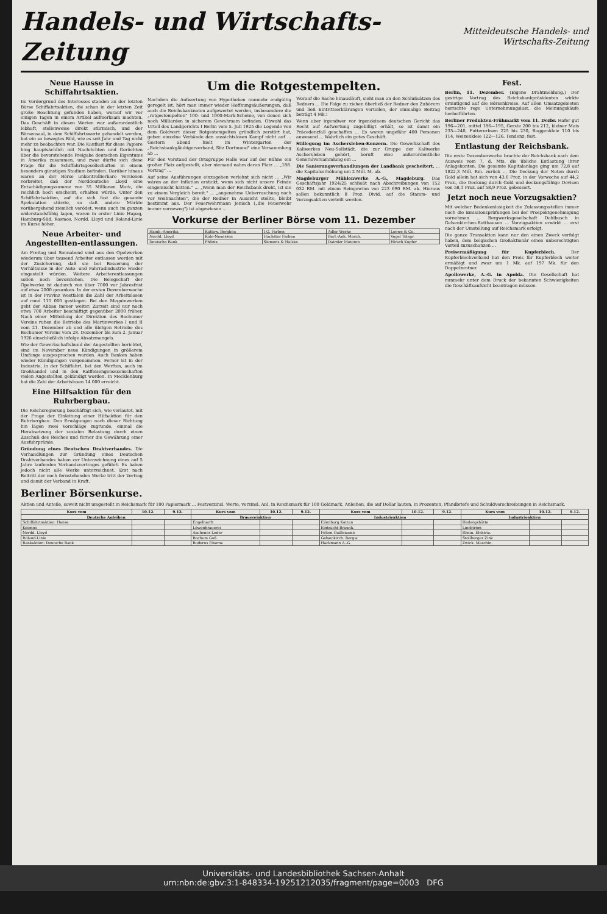Handels- und Wirtschafts-Zeitung
Mitteldeutsche Handels- und Wirtschafts-Zeitung
Neue Hausse in Schiffahrtsaktien.
Im Vordergrund des Interesses standen an der letzten Börse Schiffahrtsaktien, die schon in der letzten Zeit große Beachtung gefunden haben, worauf wir vor einigen Tagen in einem Artikel aufmerksam machten. Das Geschäft in diesen Werten war außerordentlich lebhaft, stellenweise direkt stürmisch, und der Börsensaal, in dem Schiffahrtswerte gehandelt werden, bot ein so bewegtes Bild, wie es seit Jahr und Tag nicht mehr zu beobachten war. Die Kauflust für diese Papiere hing hauptsächlich mit Nachrichten und Gerüchten über die bevorstehende Freigabe deutschen Eigentums in Amerika zusammen, und zwar dürfte sich diese Frage für die Schiffahrtsgesellschaften in einem besonders günstigen Stadium befinden. Darüber hinaus waren an der Börse unkontrollierbare Versionen verbreitet, daß der Norddeutsche Lloyd eine Entschädigungssumme von 35 Millionen Mark, die reichlich hoch erscheint, erhalten würde. Unter den Schiffahrtsaktien, auf die sich fast die gesamte Spekulation stürzte, so daß andere Märkte vorübergehend ziemlich verödet, wenn auch im ganzen widerstandsfähig lagen, waren in erster Linie Hapag, Hamburg-Süd, Kosmos, Nordd. Lloyd und Roland-Linie im Kurse höher.
Neue Arbeiter- und Angestellten-entlassungen.
Am Freitag und Sonnabend sind aus den Opelwerken wiederum über tausend Arbeiter entlassen worden mit der Zusicherung, daß sie bei Besserung der Verhältnisse in der Auto- und Fahrradindustrie wieder eingestellt würden. Weitere Arbeiterentlassungen sollen noch bevorstehen. Die Belegschaft der Opelwerke ist dadurch von über 7000 vor Jahresfrist auf etwa 2000 gesunken. In der ersten Dezemberwoche ist in der Provinz Westfalen die Zahl der Arbeitslosen auf rund 115 000 gestiegen. Bei den Meguinwerken geht der Abbau immer weiter. Zurzeit sind nur noch etwa 700 Arbeiter beschäftigt gegenüber 2000 früher. Nach einer Mitteilung der Direktion des Bochumer Vereins ruhen die Betriebe des Martinwerkes I und II vom 21. Dezember ab und alle übrigen Betriebe des Bochumer Vereins vom 28. Dezember bis zum 2. Januar 1926 einschließlich infolge Absatzmangels.
Wie der Gewerkschaftsbund der Angestellten berichtet, sind im November neue Kündigungen in größerem Umfange ausgesprochen worden. Auch Banken haben wieder Kündigungen vorgenommen. Ferner ist in der Industrie, in der Schiffahrt, bei den Werften, auch im Großhandel und in den Raiffeisengenossenschaften vielen Angestellten gekündigt worden. In Mecklenburg hat die Zahl der Arbeitslosen 14 000 erreicht.
Eine Hilfsaktion für den Ruhrbergbau.
Die Reichsregierung beschäftigt sich, wie verlautet, mit der Frage der Einleitung einer Hilfsaktion für den Ruhrbergbau. Den Erwägungen nach dieser Richtung hin lägen zwei Vorschläge zugrunde, einmal die Herabsetzung der sozialen Belastung durch einen Zuschuß des Reiches und ferner die Gewährung einer Ausfuhrprämie.
Gründung eines Deutschen Drahtverbandes. Die Verhandlungen zur Gründung eines Deutschen Drahtverbandes haben zur Unterzeichnung eines auf 5 Jahre laufenden Verbandsvertrages geführt. Es haben jedoch nicht alle Werke unterzeichnet. Erst nach Beitritt der noch fernstehenden Werke tritt der Vertrag und damit der Verband in Kraft.
Um die Rotgestempelten.
Nachdem die Aufwertung von Hypotheken nunmehr endgültig geregelt ist, hört man immer wieder Hoffnungsäußerungen, daß auch die Reichsbanknoten aufgewertet werden, insbesondere die „rotgestempelten" 100- und 1000-Mark-Scheine, von denen sich noch Milliarden in sicherem Gewahrsam befinden. Obwohl das Urteil des Landgerichts I Berlin vom 5. Juli 1925 die Legende von dem Goldwert dieser Rotgestempelten gründlich zerstört hat, geben einzelne Verbände den aussichtslosen Kampf nicht auf ... Gestern abend hielt im Wintergarten der „Reichsbankgläubigerverband, Sitz Dortmund" eine Versammlung ab ...
Für den Vorstand der Ortsgruppe Halle war auf der Bühne ein großer Platz aufgestellt, aber niemand nahm daran Platz ... „188. Vortrag" ...
Auf seine Ausführungen einzugehen verlohnt sich nicht ... „Wir wären an der Inflation erstickt, wenn sich nicht unsere Feinde eingemischt hätten." ... „Wenn man der Reichsbank droht, ist sie zu einem Vergleich bereit." ... „angenehme Ueberraschung noch vor Weihnachten", die der Redner in Aussicht stellte, bleibt bestimmt aus. Der Feuerwehrmann Jenisch („die Feuerwehr immer vorneweg") ist abgewiesen ...
Worauf die Sache hinausläuft, sieht man an den Schlußsätzen des Redners ... Die Folge zu ziehen überließ der Redner den Zuhörern und ließ Eintrittserklärungen verteilen, der einmalige Beitrag beträgt 4 Mk.!
Wenn aber irgendwer vor irgendeinem deutschen Gericht das Recht auf Aufwertung zugebilligt erhält, so ist damit ein Präcedenzfall geschaffen ... Es waren ungefähr 400 Personen anwesend ... Wahrlich ein gutes Geschäft.
Stillegung im Aschersleben-Konzern. Die Gewerkschaft des Kaliwerkes Neu-Sollstädt, die zur Gruppe der Kaliwerke Aschersleben gehört, beruft eine außerordentliche Generalversammlung ein ...
Die Sanierungsverhandlungen der Landbank gescheitert. ... die Kapitalserhöhung um 2 Mill. M. ab.
Magdeburger Mühlenwerke A.-G., Magdeburg. Das Geschäftsjahr 1924/25 schließt nach Abschreibungen von 152 032 RM. mit einem Reingewinn von 223 690 RM. ab. Hieraus sollen bekanntlich 8 Proz. Divid. auf die Stamm- und Vorzugsaktien verteilt werden.
Vorkurse der Berliner Börse vom 11. Dezember
| Hamb.-Amerika | Kattow. Bergbau | I.G. Farben | Adler Werke | Loewe & Co. |
| Nordd. Lloyd | Köln-Neuessen | Höchster Farben | Berl.-Anh. Masch. | Vogel Telegr. |
| Deutsche Bank | Phönix | Siemens & Halske | Daimler Motoren | Hirsch Kupfer |
Fest.
Berlin, 11. Dezember. (Eigene Drahtmeldung.) Der gestrige Vortrag des Reichsbankpräsidenten wirkte ermutigend auf die Börsenkreise. Auf allen Umsatzgebieten herrschte rege Unternehmungslust, die Meinungskäufe herbeiführten.
Berliner Produkten-Frühmarkt vom 11. Dezbr. Hafer gut 196—201, mittel 186—195, Gerste 200 bis 212, kleiner Mais 235—240, Futtererbsen 225 bis 230, Roggenkleie 110 bis 114, Weizenkleie 122—126. Tendenz: fest.
Entlastung der Reichsbank.
Die erste Dezemberwoche brachte der Reichsbank nach dem Ausweis vom 7. d. Mts. die übliche Entlastung ihrer Anlagekonten. Die gesamte Kapitalanlage ging um 72,8 auf 1822,3 Mill. Rm. zurück ... Die Deckung der Noten durch Gold allein hat sich von 43,6 Proz. in der Vorwoche auf 44,2 Proz., die Deckung durch Gold und deckungsfähige Devisen von 58,1 Proz. auf 58,9 Proz. gebessert.
Jetzt noch neue Vorzugsaktien?
Mit welcher Bedenkenlosigkeit die Zulassungsstellen immer noch die Emissionsprüfungen bei der Prospektgenehmigung vornehmen ... Bergwerksgesellschaft Dahlbusch in Gelsenkirchen-Rotthausen ... Vorzugsaktien erwirkt ... erst nach der Umstellung auf Reichsmark erfolgt.
Die ganze Transaktion kann nur den einen Zweck verfolgt haben, dem belgischen Großaktionär einen unberechtigten Vorteil zuzuschanzen ...
Preisermäßigung für Kupferblech. Der Kupferblechverband hat den Preis für Kupferblech weiter ermäßigt und zwar um 1 Mk. auf 197 Mk. für den Doppelzentner.
Apollowerke, A.-G. in Apolda. Die Gesellschaft hat nunmehr unter dem Druck der bekannten Schwierigkeiten die Geschäftsaufsicht beantragen müssen.
Berliner Börsenkurse.
Aktien und Anteile, soweit nicht umgestellt in Reichsmark für 100 Papiermark ... Festverzinsl. Werte, verzinsl. Anl. in Reichsmark für 100 Goldmark, Anleihen, die auf Dollar lauten, in Prozenten, Pfandbriefe und Schuldverschreibungen in Reichsmark.
| Kurs vom | 10.12. | 9.12. | Kurs vom | 10.12. | 9.12. | Kurs vom | 10.12. | 9.12. | Kurs vom | 10.12. | 9.12. |
| --- | --- | --- | --- | --- | --- | --- | --- | --- | --- | --- | --- |
| Deutsche Anleihen | | | Brauereiaktien | | | Industrieaktien | | | Industrieaktien | | |
| Schiffahrtsaktien: Hansa | | | Engelhardt | | | Eilenburg Kattun | | | Hedwigshütte | | |
| Kosmos | | | Löwenbrauerei | | | Eintracht Braunk. | | | Lindström | | |
| Nordd. Lloyd | | | Aachener Leder | | | Felten Guilleaume | | | Rhein. Elektriz. | | |
| Roland-Linie | | | Bochum Guß | | | Gelsenkirch. Bergw. | | | Stollberger Zink | | |
| Bankaktien: Deutsche Bank | | | Buderus Eisenw. | | | Hackmann A.-G. | | | Zwick. Maschin. | | |
Universitäts- und Landesbibliothek Sachsen-Anhalt
urn:nbn:de:gbv:3:1-848334-19251212035/fragment/page=0003 DFG